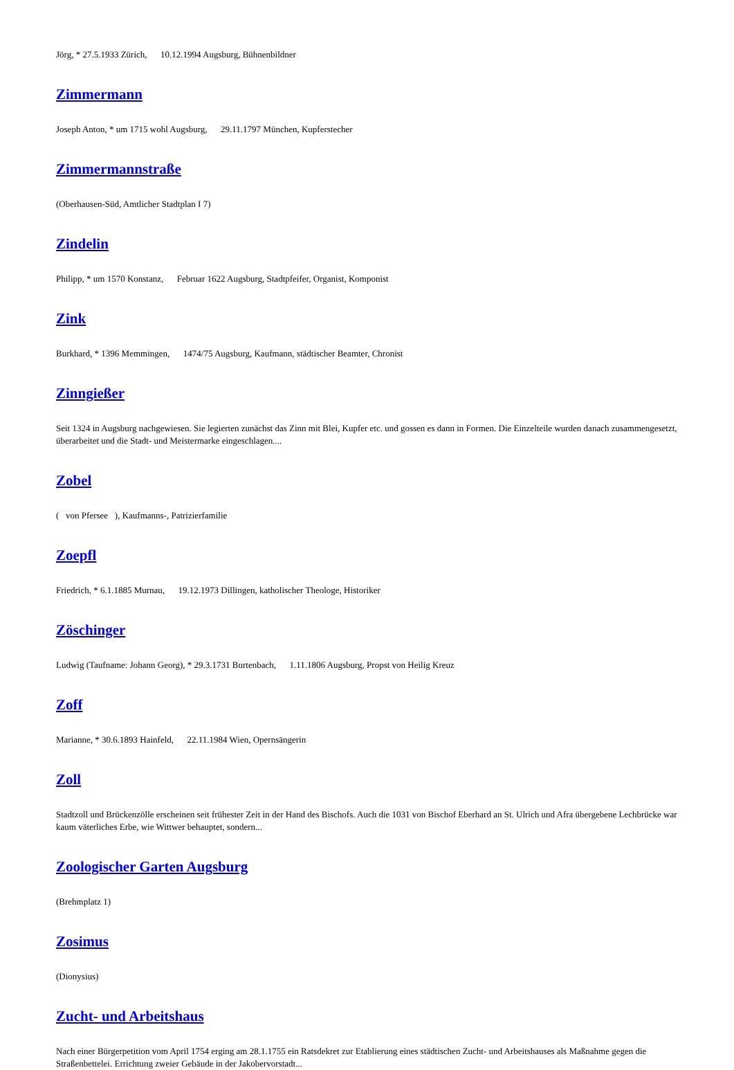Jörg, * 27.5.1933 Zürich, 10.12.1994 Augsburg, Bühnenbildner
Zimmermann
Joseph Anton, * um 1715 wohl Augsburg, 29.11.1797 München, Kupferstecher
Zimmermannstraße
(Oberhausen-Süd, Amtlicher Stadtplan I 7)
Zindelin
Philipp, * um 1570 Konstanz, Februar 1622 Augsburg, Stadtpfeifer, Organist, Komponist
Zink
Burkhard, * 1396 Memmingen, 1474/75 Augsburg, Kaufmann, städtischer Beamter, Chronist
Zinngießer
Seit 1324 in Augsburg nachgewiesen. Sie legierten zunächst das Zinn mit Blei, Kupfer etc. und gossen es dann in Formen. Die Einzelteile wurden danach zusammengesetzt, überarbeitet und die Stadt- und Meistermarke eingeschlagen....
Zobel
( von Pfersee ), Kaufmanns-, Patrizierfamilie
Zoepfl
Friedrich, * 6.1.1885 Murnau, 19.12.1973 Dillingen, katholischer Theologe, Historiker
Zöschinger
Ludwig (Taufname: Johann Georg), * 29.3.1731 Burtenbach, 1.11.1806 Augsburg, Propst von Heilig Kreuz
Zoff
Marianne, * 30.6.1893 Hainfeld, 22.11.1984 Wien, Opernsängerin
Zoll
Stadtzoll und Brückenzölle erscheinen seit frühester Zeit in der Hand des Bischofs. Auch die 1031 von Bischof Eberhard an St. Ulrich und Afra übergebene Lechbrücke war kaum väterliches Erbe, wie Wittwer behauptet, sondern...
Zoologischer Garten Augsburg
(Brehmplatz 1)
Zosimus
(Dionysius)
Zucht- und Arbeitshaus
Nach einer Bürgerpetition vom April 1754 erging am 28.1.1755 ein Ratsdekret zur Etablierung eines städtischen Zucht- und Arbeitshauses als Maßnahme gegen die Straßenbettelei. Errichtung zweier Gebäude in der Jakobervorstadt...